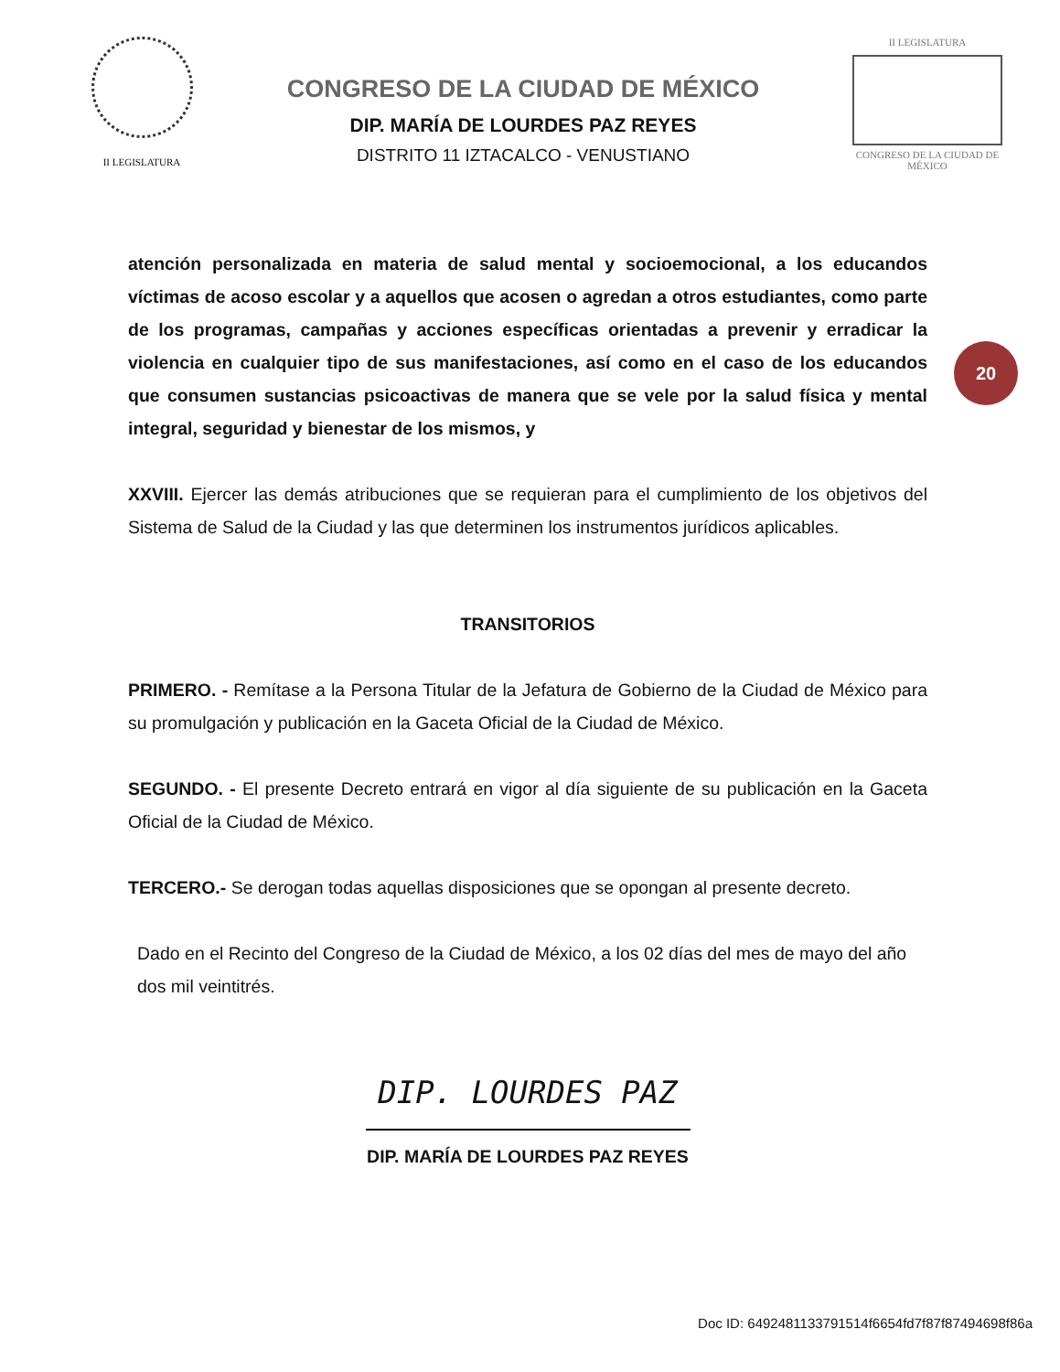II LEGISLATURA
CONGRESO DE LA CIUDAD DE MÉXICO
DIP. MARÍA DE LOURDES PAZ REYES
DISTRITO 11 IZTACALCO - VENUSTIANO
II LEGISLATURA
CONGRESO DE LA CIUDAD DE MÉXICO
20
atención personalizada en materia de salud mental y socioemocional, a los educandos víctimas de acoso escolar y a aquellos que acosen o agredan a otros estudiantes, como parte de los programas, campañas y acciones específicas orientadas a prevenir y erradicar la violencia en cualquier tipo de sus manifestaciones, así como en el caso de los educandos que consumen sustancias psicoactivas de manera que se vele por la salud física y mental integral, seguridad y bienestar de los mismos, y
XXVIII. Ejercer las demás atribuciones que se requieran para el cumplimiento de los objetivos del Sistema de Salud de la Ciudad y las que determinen los instrumentos jurídicos aplicables.
TRANSITORIOS
PRIMERO. - Remítase a la Persona Titular de la Jefatura de Gobierno de la Ciudad de México para su promulgación y publicación en la Gaceta Oficial de la Ciudad de México.
SEGUNDO. - El presente Decreto entrará en vigor al día siguiente de su publicación en la Gaceta Oficial de la Ciudad de México.
TERCERO.- Se derogan todas aquellas disposiciones que se opongan al presente decreto.
Dado en el Recinto del Congreso de la Ciudad de México, a los 02 días del mes de mayo del año dos mil veintitrés.
DIP. LOURDES PAZ
DIP. MARÍA DE LOURDES PAZ REYES
Doc ID: 6492481133791514f6654fd7f87f87494698f86a